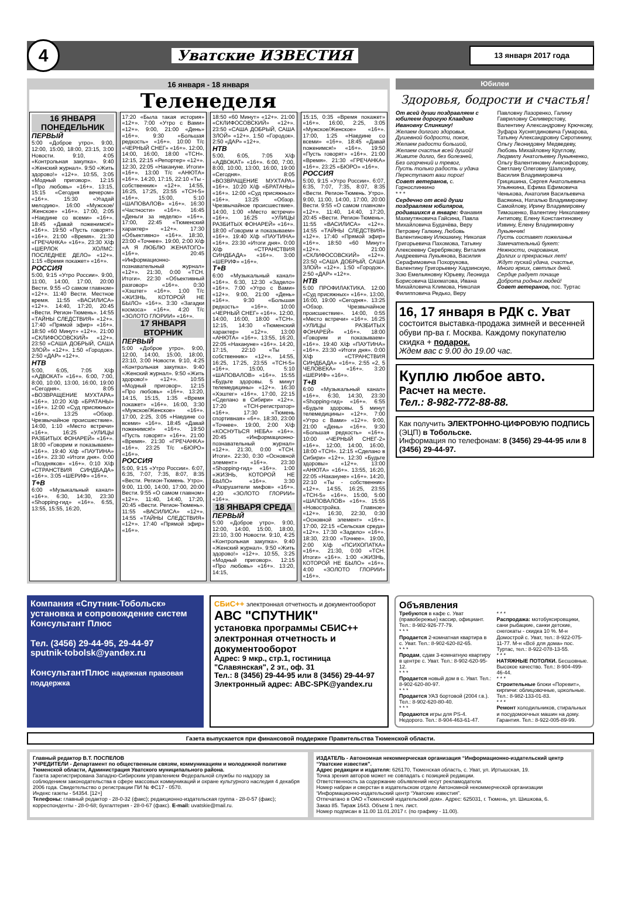4
Уватские ИЗВЕСТИЯ
13 января 2017 года
16 января - 18 января
Теленеделя
16 ЯНВАРЯ ПОНЕДЕЛЬНИК
ПЕРВЫЙ
5:00 «Доброе утро». 9:00, 12:00, 15:00, 18:00, 23:15, 3:00 Новости. 9:10, 4:05 «Контрольная закупка». 9:40 «Женский журнал». 9:50 «Жить здорово!» «12+». 10:55, 3:05 «Модный приговор». 12:15 «Про любовь» «16+». 13:15, 15:15 «Сегодня вечером» «16+». 15:30 «Угадай мелодию». 16:00 «Мужское/Женское» «16+». 17:00, 2:05 «Наедине со всеми» «16+». 18:45 «Давай поженимся!» «16+». 19:50 «Пусть говорят» «16+». 21:00 «Время». 21:30 «ГРЕЧАНКА» «16+». 23:30 Х/ф «ШЕРЛОК ХОЛМС: ПОСЛЕДНЕЕ ДЕЛО» «12+». 1:15 «Время покажет» «16+».
РОССИЯ
5:00, 9:15 «Утро России». 9:00, 11:00, 14:00, 17:00, 20:00 Вести. 9:55 «О самом главном» «12+». 11:40 Вести. Местное время. 11:55 «ВАСИЛИСА» «12+». 14:40, 17:20, 20:45 «Вести. Регион-Тюмень». 14:55 «ТАЙНЫ СЛЕДСТВИЯ» «12+». 17:40 «Прямой эфир» «16+». 18:50 «60 Минут» «12+». 21:00 «СКЛИФОСОВСКИЙ» «12+». 23:50 «САША ДОБРЫЙ, САША ЗЛОЙ» «12+». 1:50 «Городок». 2:50 «ДАР» «12+».
НТВ
5:00, 6:05, 7:05 Х/ф «АДВОКАТ» «16+». 6:00, 7:00, 8:00, 10:00, 13:00, 16:00, 19:00 «Сегодня». 8:05 «ВОЗВРАЩЕНИЕ МУХТАРА» «16+». 10:20 Х/ф «БРАТАНЫ» «16+». 12:00 «Суд присяжных» «16+». 13:25 «Обзор. Чрезвычайное происшествие». 14:00, 1:10 «Место встречи» «16+». 16:25 «УЛИЦЫ РАЗБИТЫХ ФОНАРЕЙ» «16+». 18:00 «Говорим и показываем» «16+». 19:40 Х/ф «ПАУТИНА» «16+». 23:30 «Итоги дня». 0:00 «Поздняков» «16+». 0:10 Х/ф «СТРАНСТВИЯ СИНДБАДА» «16+». 3:05 «ШЕРИФ» «16+».
Т+В
6:00 «Музыкальный канал» «16+». 6:30, 14:30, 23:30 «Shopping-гид» «16+». 6:55, 13:55, 15:55, 16:20,
17:20 «Была такая история» «12+». 7:00 «Утро с Вами» «12+». 9:00, 21:00 «День» «16+». 9:30 «Большая редкость» «16+». 10:00 Т/с «ЧЕРНЫЙ СНЕГ» «16+». 12:00, 14:00, 16:00, 18:00 «ТСН». 12:15, 22:15 «Репортер» «12+». 12:30, 22:05 «Накануне. Итоги» «16+». 13:00 Т/с «АНЮТА» «16+». 14:20, 17:15, 22:10 «Ты - собственник» «12+». 14:55, 16:25, 17:25, 23:55 «ТСН-5» «16+». 15:00, 5:10 «ШАПОВАЛОВ» «16+». 16:30 «Частности» «16+». 16:45 «Деньги за неделю» «16+». 17:00, 22:45 «Тюменский характер» «12+». 17:30 «Объективно» «16+». 18:30, 23:00 «Точнее». 19:00, 2:00 Х/ф «А Я ЛЮБЛЮ ЖЕНАТОГО» «16+». 20:45 «Информационно-познавательный журнал» «12+». 21:30, 0:00 «ТСН. Итоги». 22:30 «Объективный разговор» «16+». 0:30 «Хэштег» «16+». 1:00 Т/с «ЖИЗНЬ, КОТОРОЙ НЕ БЫЛО» «16+». 3:30 «Загадки космоса» «16+». 4:20 Т/с «ЗОЛОТО ГЛОРИИ» «16+».
17 ЯНВАРЯ ВТОРНИК
ПЕРВЫЙ
5:00 «Доброе утро». 9:00, 12:00, 14:00, 15:00, 18:00, 23:10, 3:00 Новости. 9:10, 4:25 «Контрольная закупка». 9:40 «Женский журнал». 9:50 «Жить здорово!» «12+». 10:55 «Модный приговор». 12:15 «Про любовь» «16+». 13:20, 14:15, 15:15, 1:35 «Время покажет» «16+». 16:00, 3:30 «Мужское/Женское» «16+». 17:00, 2:25, 3:05 «Наедине со всеми» «16+». 18:45 «Давай поженимся!» «16+». 19:50 «Пусть говорят» «16+». 21:00 «Время». 21:30 «ГРЕЧАНКА» «16+». 23:25 Т/с «БЮРО» «16+».
РОССИЯ
5:00, 9:15 «Утро России». 6:07, 6:35, 7:07, 7:35, 8:07, 8:35 «Вести. Регион-Тюмень. Утро». 9:00, 11:00, 14:00, 17:00, 20:00 Вести. 9:55 «О самом главном» «12+». 11:40, 14:40, 17:20, 20:45 «Вести. Регион-Тюмень». 11:55 «ВАСИЛИСА» «12+». 14:55 «ТАЙНЫ СЛЕДСТВИЯ» «12+». 17:40 «Прямой эфир» «16+».
18:50 «60 Минут» «12+». 21:00 «СКЛИФОСОВСКИЙ» «12+». 23:50 «САША ДОБРЫЙ, САША ЗЛОЙ» «12+». 1:50 «Городок». 2:50 «ДАР» «12+».
НТВ
5:00, 6:05, 7:05 Х/ф «АДВОКАТ» «16+». 6:00, 7:00, 8:00, 10:00, 13:00, 16:00, 19:00 «Сегодня». 8:05 «ВОЗВРАЩЕНИЕ МУХТАРА» «16+». 10:20 Х/ф «БРАТАНЫ» «16+». 12:00 «Суд присяжных» «16+». 13:25 «Обзор. Чрезвычайное происшествие». 14:00, 1:00 «Место встречи» «16+». 16:25 «УЛИЦЫ РАЗБИТЫХ ФОНАРЕЙ» «16+». 18:00 «Говорим и показываем» «16+». 19:40 Х/ф «ПАУТИНА» «16+». 23:30 «Итоги дня». 0:00 Х/ф «СТРАНСТВИЯ СИНДБАДА» «16+». 3:00 «ШЕРИФ» «16+».
Т+В
6:00 «Музыкальный канал» «16+». 6:30, 12:30 «Задело» «16+». 7:00 «Утро с Вами» «12+». 9:00, 21:00 «День» «16+». 9:30 «Большая редкость» «16+». 10:00 «ЧЕРНЫЙ СНЕГ» «16+». 12:00, 14:00, 16:00, 18:00 «ТСН». 12:15, 14:30 «Тюменский характер» «12+». 13:00 «АНЮТА» «16+». 13:55, 16:20, 22:05 «Накануне» «16+». 14:20, 17:15, 22:10 «Ты - собственник» «12+». 14:55, 16:25, 17:25, 23:55 «ТСН-5» «16+». 15:00, 5:10 «ШАПОВАЛОВ» «16+». 15:55 «Будьте здоровы. 5 минут телемедицины» «12+». 16:30 «Хэштег» «16+». 17:00, 22:15 «Сделано в Сибири» «12+». 17:20 «ТСН-регистратор» «16+». 17:30 «Тюмень спортивная» «6+». 18:30, 23:00 «Точнее». 19:00, 2:00 Х/ф «КОСНУТЬСЯ НЕБА» «16+». 20:45 «Информационно-познавательный журнал» «12+». 21:30, 0:00 «ТСН. Итоги». 22:30, 0:30 «Основной элемент» «16+». 23:30 «Shopping-гид» «16+». 1:00 «ЖИЗНЬ, КОТОРОЙ НЕ БЫЛО» «16+». 3:30 «Разрушители мифов» «16+». 4:20 «ЗОЛОТО ГЛОРИИ» «16+».
18 ЯНВАРЯ СРЕДА
ПЕРВЫЙ
5:00 «Доброе утро». 9:00, 12:00, 14:00, 15:00, 18:00, 23:10, 3:00 Новости. 9:10, 4:25 «Контрольная закупка». 9:40 «Женский журнал». 9:50 «Жить здорово!» «12+». 10:55, 3:25 «Модный приговор». 12:15 «Про любовь» «16+». 13:20, 14:15,
15:15, 0:35 «Время покажет» «16+». 16:00, 2:25, 3:05 «Мужское/Женское» «16+». 17:00, 1:25 «Наедине со всеми» «16+». 18:45 «Давай поженимся!» «16+». 19:50 «Пусть говорят» «16+». 21:00 «Время». 21:30 «ГРЕЧАНКА» «16+». 23:25 «БЮРО» «16+».
РОССИЯ
5:00, 9:15 «Утро России». 6:07, 6:35, 7:07, 7:35, 8:07, 8:35 «Вести. Регион-Тюмень. Утро». 9:00, 11:00, 14:00, 17:00, 20:00 Вести. 9:55 «О самом главном» «12+». 11:40, 14:40, 17:20, 20:45 «Вести. Регион-Тюмень». 11:55 «ВАСИЛИСА» «12+». 14:55 «ТАЙНЫ СЛЕДСТВИЯ» «12+». 17:40 «Прямой эфир» «16+». 18:50 «60 Минут» «12+». 21:00 «СКЛИФОСОВСКИЙ» «12+». 23:50 «САША ДОБРЫЙ, САША ЗЛОЙ» «12+». 1:50 «Городок». 2:50 «ДАР» «12+».
НТВ
5:00 ПРОФИЛАКТИКА. 12:00 «Суд присяжных» «16+». 13:00, 16:00, 19:00 «Сегодня». 13:25 «Обзор. Чрезвычайное происшествие». 14:00, 0:55 «Место встречи» «16+». 16:25 «УЛИЦЫ РАЗБИТЫХ ФОНАРЕЙ» «16+». 18:00 «Говорим и показываем» «16+». 19:40 Х/ф «ПАУТИНА» «16+». 23:30 «Итоги дня». 0:00 Х/ф «СТРАНСТВИЯ СИНДБАДА» «16+». 2:55 «2, 5 ЧЕЛОВЕКА» «16+». 3:20 «ШЕРИФ» «16+».
Т+В
6:00 «Музыкальный канал» «16+». 6:30, 14:30, 23:30 «Shopping-гид» «16+». 6:55 «Будьте здоровы. 5 минут телемедицины» «12+». 7:00 «Утро с Вами» «12+». 9:00, 21:00 «День» «16+». 9:30 «Большая редкость» «16+». 10:00 «ЧЕРНЫЙ СНЕГ-2» «16+». 12:00, 14:00, 16:00, 18:00 «ТСН». 12:15 «Сделано в Сибири» «12+». 12:30 «Будьте здоровы» «12+». 13:00 «АНЮТА» «16+». 13:55, 16:20, 22:05 «Накануне» «16+». 14:20, 22:10 «Ты - собственник» «12+». 14:55, 16:25, 23:55 «ТСН-5» «16+». 15:00, 5:00 «ШАПОВАЛОВ» «16+». 15:55 «Новостройка. Главное» «12+». 16:30, 22:30, 0:30 «Основной элемент» «16+». 17:00, 22:15 «Сельская среда» «12+». 17:30 «Задело» «16+». 18:30, 23:00 «Точнее». 19:00, 2:00 Х/ф «ПСИХОПАТКА» «16+». 21:30, 0:00 «ТСН. Итоги» «16+». 1:00 «ЖИЗНЬ, КОТОРОЙ НЕ БЫЛО» «16+». 4:00 «ЗОЛОТО ГЛОРИИ» «16+».
Юбилеи
Здоровья, бодрости и счастья!
От всей души поздравляем с юбилеем дорогую Клавдию Ивановну Слинкину!
Желаем долгого здоровья,
Душевной бодрости, покоя,
Желаем радости большой,
Желаем счастья всей душой!
Живите долго, без болезней,
Без огорчений и тревог,
Пусть только радость и удача
Переступают ваш порог!
Совет ветеранов, с. Горнослинкино
* * *
Сердечно от всей души поздравляем юбиляров, родившихся в январе: Фанавия Махмутяновича Гайсина, Павла Михайловича Будачёва, Веру Петровну Галкину, Любовь Валентиновну Илюшкину, Николая Григорьевича Пахомова, Татьяну Алексеевну Серебрякову, Виталия Андреевича Лукьянова, Василия Серафимовича Похорукова, Валентину Григорьевну Хадзинскую, Зою Емельяновну Юрьеву, Леонида Борисовича Шахматова, Ивана Михайловича Климова, Николая Филипповича Редько, Веру
Павловну Лазоренко, Галину Гавриловну Селиверстову, Валентину Александровну Крючкову, Зуфара Хуснятдиновича Гумарова, Татьяну Александровну Сиротинину, Ольгу Леонидовну Медведеву, Любовь Михайловну Круглову, Людмилу Анатольевну Лукьяненко, Ольгу Валентиновну Анисифорову, Светлану Олеговну Шалухину, Василия Владимировича Грицишина, Сергея Анатольевича Ульянкина, Ефима Ефимовича Ченькова, Анатолия Васильевича Васякина, Наталью Владимировну Самойлову, Ирину Владимировну Тимошенко, Валентину Николаевну Антипову, Елену Константиновну Извину, Елену Владимировну Лукьянчик!
Пусть составят пожеланья
Замечательный букет:
Нежности, очарования,
Долгих и прекрасных лет!
Ждут пускай удача, счастье,
Много ярких, светлых дней.
Сердце радует почаще
Доброта родных людей!
Совет ветеранов, пос. Туртас
16, 17 января в РДК с. Уват
состоится выставка-продажа зимней и весенней обуви пр-ва г. Москва. Каждому покупателю скидка + подарок.
Ждем вас с 9.00 до 19.00 час.
Куплю любое авто.
Расчет на месте.
Тел.: 8-982-772-88-88.
Как получить ЭЛЕКТРОННО-ЦИФРОВУЮ ПОДПИСЬ (ЭЦП) в Тобольске.
Информация по телефонам: 8 (3456) 29-44-95 или 8 (3456) 29-44-97.
Компания «Спутник-Тобольск»
установка и сопровождение систем Консультант Плюс
Тел. (3456) 29-44-95, 29-44-97
sputnik-tobolsk@yandex.ru
КонсультантПлюс надежная правовая поддержка
СБиС++ электронная отчетность и документооборот АВС "СПУТНИК"
установка программы СБИС++ электронная отчетность и документооборот
Адрес: 9 мкр., стр.1, гостиница "Славянская", 2 эт., оф. 31
Тел.: 8 (3456) 29-44-95 или 8 (3456) 29-44-97
Электронный адрес: ABC-SPK@yandex.ru
Объявления
Требуются в кафе с. Уват (правобережье) кассир, официант. Тел.: 8-982-926-77-79.
* * *
Продается 2-комнатная квартира в с. Уват. Тел.: 8-902-620-82-65.
* * *
Продам, сдам 3-комнатную квартиру в центре с. Уват. Тел.: 8-902-620-95-12.
* * *
Продается новый дом в с. Уват. Тел.: 8-902-620-80-97.
* * *
Продается УАЗ бортовой (2004 г.в.). Тел.: 8-902-620-80-40.
* * *
Продаются игры для PS-4. Недорого. Тел.: 8-904-463-61-47.
* * *
Распродажа: мотобуксировщики, сани рыбацкие, санки детские, снегокаты - скидка 10 %. М-н Домострой с. Уват, тел.: 8-922-075-11-77. М-н «Всё для дома» пос. Туртас, тел.: 8-922-078-13-55.
* * *
НАТЯЖНЫЕ ПОТОЛКИ. Бесшовные. Высокое качество. Тел.: 8-904-499-46-44.
* * *
Строительные блоки «Поревит», кирпичи: облицовочные, цокольные. Тел.: 8-982-133-01-83.
* * *
Ремонт холодильников, стиральных и посудомоечных машин на дому. Гарантия. Тел.: 8-922-005-89-99.
Газета выпускается при финансовой поддержке Правительства Тюменской области.
Главный редактор В.Т. ПОСПЕЛОВ
УЧРЕДИТЕЛИ - Департамент по общественным связям, коммуникациям и молодежной политике Тюменской области, Администрация Уватского муниципального района.
Газета зарегистрирована Западно-Сибирским управлением Федеральной службы по надзору за соблюдением законодательства в сфере массовых коммуникаций и охране культурного наследия 4 декабря 2006 года. Свидетельство о регистрации ПИ № ФС17 - 0570.
Индекс газеты - 54354. [12+]
Телефоны: главный редактор - 28-0-32 (факс); редакционно-издательская группа - 28-0-57 (факс); корреспонденты - 28-0-68; бухгалтерия - 28-0-67 (факс). E-mail: uvatskie@mail.ru.
ИЗДАТЕЛЬ - Автономная некоммерческая организация “Информационно-издательский центр “Уватские известия”.
Адрес редакции и издателя: 626170, Тюменская область, с. Уват, ул. Иртышская, 19.
Точка зрения авторов может не совпадать с позицией редакции.
Ответственность за содержание объявлений несут рекламодатели.
Номер набран и сверстан в издательском отделе Автономной некоммерческой организации “Информационно-издательский центр “Уватские известия”.
Отпечатано в ОАО «Тюменский издательский дом». Адрес: 625031, г. Тюмень, ул. Шишкова, 6.
Заказ 85. Тираж 1643. Объем 1 печ. лист.
Номер подписан в 11.00 11.01.2017 г. (по графику - 11.00).